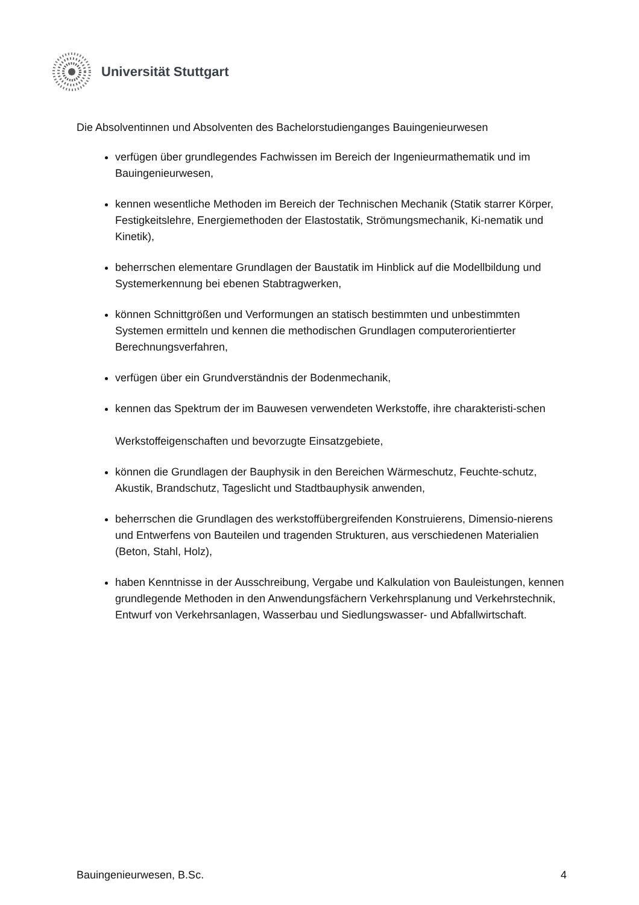Universität Stuttgart
Die Absolventinnen und Absolventen des Bachelorstudienganges Bauingenieurwesen
verfügen über grundlegendes Fachwissen im Bereich der Ingenieurmathematik und im Bauingenieurwesen,
kennen wesentliche Methoden im Bereich der Technischen Mechanik (Statik starrer Körper, Festigkeitslehre, Energiemethoden der Elastostatik, Strömungsmechanik, Ki-nematik und Kinetik),
beherrschen elementare Grundlagen der Baustatik im Hinblick auf die Modellbildung und Systemerkennung bei ebenen Stabtragwerken,
können Schnittgrößen und Verformungen an statisch bestimmten und unbestimmten Systemen ermitteln und kennen die methodischen Grundlagen computerorientierter Berechnungsverfahren,
verfügen über ein Grundverständnis der Bodenmechanik,
kennen das Spektrum der im Bauwesen verwendeten Werkstoffe, ihre charakteristi-schen
Werkstoffeigenschaften und bevorzugte Einsatzgebiete,
können die Grundlagen der Bauphysik in den Bereichen Wärmeschutz, Feuchte-schutz, Akustik, Brandschutz, Tageslicht und Stadtbauphysik anwenden,
beherrschen die Grundlagen des werkstoffübergreifenden Konstruierens, Dimensio-nierens und Entwerfens von Bauteilen und tragenden Strukturen, aus verschiedenen Materialien (Beton, Stahl, Holz),
haben Kenntnisse in der Ausschreibung, Vergabe und Kalkulation von Bauleistungen, kennen grundlegende Methoden in den Anwendungsfächern Verkehrsplanung und Verkehrstechnik, Entwurf von Verkehrsanlagen, Wasserbau und Siedlungswasser- und Abfallwirtschaft.
Bauingenieurwesen, B.Sc. 4